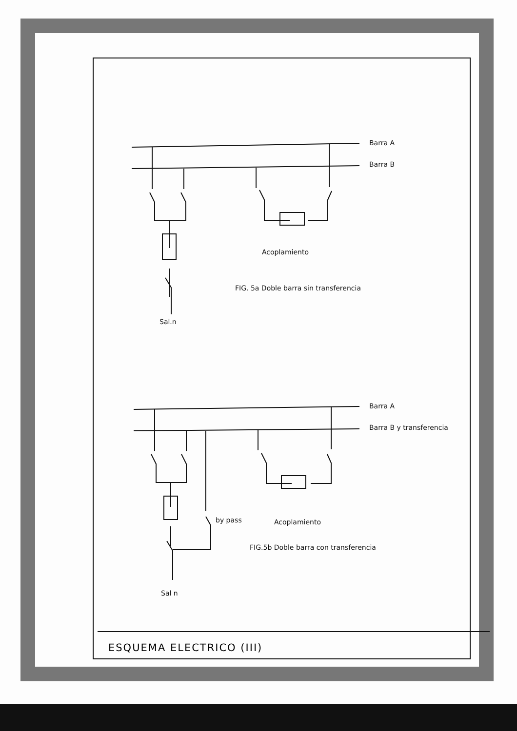Barra A
Barra B
Acoplamiento
FIG. 5a Doble barra sin transferencia
Sal.n
Barra A
Barra B y transferencia
by pass
Acoplamiento
FIG.5b Doble barra con transferencia
Sal n
ESQUEMA ELECTRICO (III)